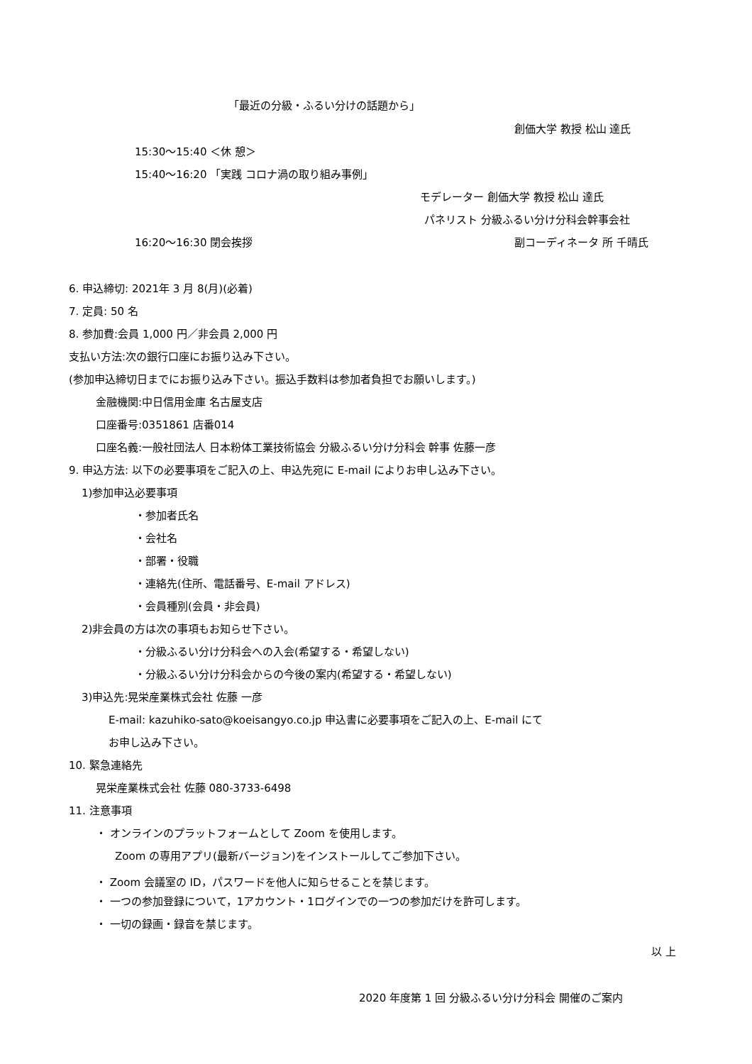「最近の分級・ふるい分けの話題から」
創価大学 教授 松山 達氏
15:30〜15:40 ＜休 憩＞
15:40〜16:20 「実践 コロナ渦の取り組み事例」
モデレーター 創価大学 教授 松山 達氏
パネリスト 分級ふるい分け分科会幹事会社
16:20〜16:30 閉会挨拶 副コーディネータ 所 千晴氏
6. 申込締切: 2021年 3 月 8(月)(必着)
7. 定員: 50 名
8. 参加費:会員 1,000 円／非会員 2,000 円
支払い方法:次の銀行口座にお振り込み下さい。
(参加申込締切日までにお振り込み下さい。振込手数料は参加者負担でお願いします。)
金融機関:中日信用金庫 名古屋支店
口座番号:0351861 店番014
口座名義:一般社団法人 日本粉体工業技術協会 分級ふるい分け分科会 幹事 佐藤一彦
9. 申込方法: 以下の必要事項をご記入の上、申込先宛に E-mail によりお申し込み下さい。
1)参加申込必要事項
・参加者氏名
・会社名
・部署・役職
・連絡先(住所、電話番号、E-mail アドレス)
・会員種別(会員・非会員)
2)非会員の方は次の事項もお知らせ下さい。
・分級ふるい分け分科会への入会(希望する・希望しない)
・分級ふるい分け分科会からの今後の案内(希望する・希望しない)
3)申込先:晃栄産業株式会社 佐藤 一彦
E-mail: kazuhiko-sato@koeisangyo.co.jp 申込書に必要事項をご記入の上、E-mail にて
お申し込み下さい。
10. 緊急連絡先
晃栄産業株式会社 佐藤 080-3733-6498
11. 注意事項
・ オンラインのプラットフォームとして Zoom を使用します。
Zoom の専用アプリ(最新バージョン)をインストールしてご参加下さい。
・ Zoom 会議室の ID，パスワードを他人に知らせることを禁じます。
・ 一つの参加登録について，1アカウント・1ログインでの一つの参加だけを許可します。
・ 一切の録画・録音を禁じます。
以 上
2020 年度第 1 回 分級ふるい分け分科会 開催のご案内